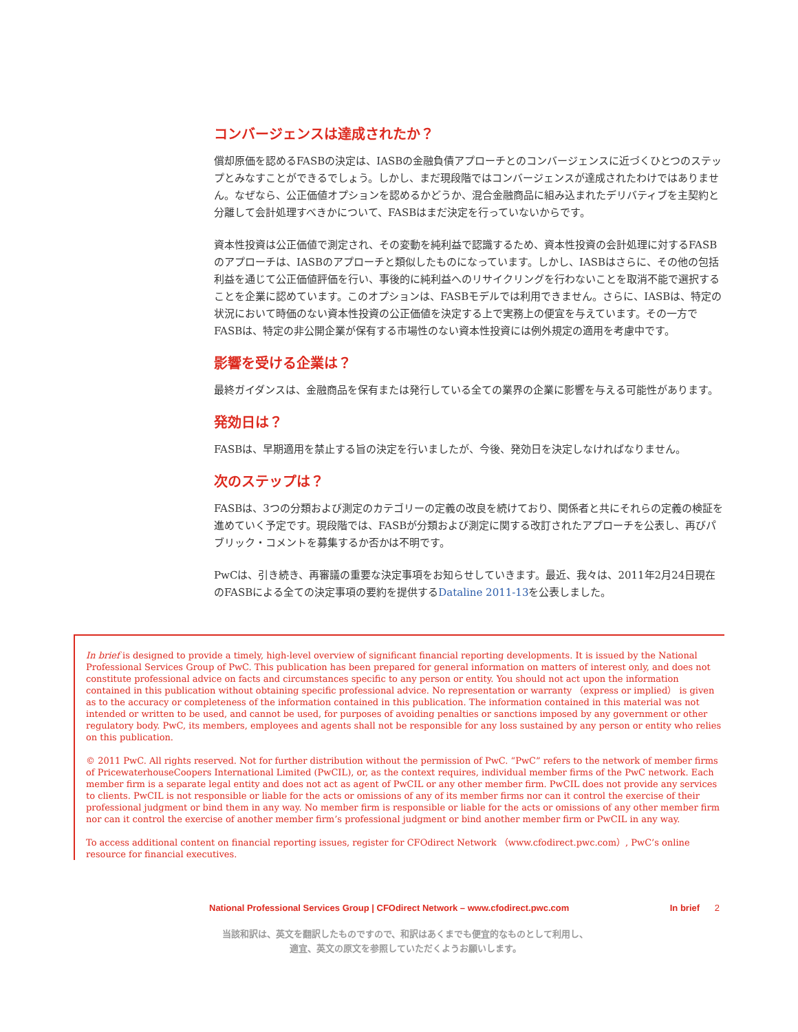コンバージェンスは達成されたか？
償却原価を認めるFASBの決定は、IASBの金融負債アプローチとのコンバージェンスに近づくひとつのステップとみなすことができるでしょう。しかし、まだ現段階ではコンバージェンスが達成されたわけではありません。なぜなら、公正価値オプションを認めるかどうか、混合金融商品に組み込まれたデリバティブを主契約と分離して会計処理すべきかについて、FASBはまだ決定を行っていないからです。
資本性投資は公正価値で測定され、その変動を純利益で認識するため、資本性投資の会計処理に対するFASBのアプローチは、IASBのアプローチと類似したものになっています。しかし、IASBはさらに、その他の包括利益を通じて公正価値評価を行い、事後的に純利益へのリサイクリングを行わないことを取消不能で選択することを企業に認めています。このオプションは、FASBモデルでは利用できません。さらに、IASBは、特定の状況において時価のない資本性投資の公正価値を決定する上で実務上の便宜を与えています。その一方でFASBは、特定の非公開企業が保有する市場性のない資本性投資には例外規定の適用を考慮中です。
影響を受ける企業は？
最終ガイダンスは、金融商品を保有または発行している全ての業界の企業に影響を与える可能性があります。
発効日は？
FASBは、早期適用を禁止する旨の決定を行いましたが、今後、発効日を決定しなければなりません。
次のステップは？
FASBは、3つの分類および測定のカテゴリーの定義の改良を続けており、関係者と共にそれらの定義の検証を進めていく予定です。現段階では、FASBが分類および測定に関する改訂されたアプローチを公表し、再びパブリック・コメントを募集するか否かは不明です。
PwCは、引き続き、再審議の重要な決定事項をお知らせしていきます。最近、我々は、2011年2月24日現在のFASBによる全ての決定事項の要約を提供するDataline 2011-13を公表しました。
In brief is designed to provide a timely, high-level overview of significant financial reporting developments. It is issued by the National Professional Services Group of PwC. This publication has been prepared for general information on matters of interest only, and does not constitute professional advice on facts and circumstances specific to any person or entity. You should not act upon the information contained in this publication without obtaining specific professional advice. No representation or warranty （express or implied） is given as to the accuracy or completeness of the information contained in this publication. The information contained in this material was not intended or written to be used, and cannot be used, for purposes of avoiding penalties or sanctions imposed by any government or other regulatory body. PwC, its members, employees and agents shall not be responsible for any loss sustained by any person or entity who relies on this publication.
© 2011 PwC. All rights reserved. Not for further distribution without the permission of PwC. “PwC” refers to the network of member firms of PricewaterhouseCoopers International Limited (PwCIL), or, as the context requires, individual member firms of the PwC network. Each member firm is a separate legal entity and does not act as agent of PwCIL or any other member firm. PwCIL does not provide any services to clients. PwCIL is not responsible or liable for the acts or omissions of any of its member firms nor can it control the exercise of their professional judgment or bind them in any way. No member firm is responsible or liable for the acts or omissions of any other member firm nor can it control the exercise of another member firm’s professional judgment or bind another member firm or PwCIL in any way.
To access additional content on financial reporting issues, register for CFOdirect Network （www.cfodirect.pwc.com）, PwC’s online resource for financial executives.
National Professional Services Group | CFOdirect Network – www.cfodirect.pwc.com In brief 2
当該和訳は、英文を翻訳したものですので、和訳はあくまでも便宜的なものとして利用し、
適宜、英文の原文を参照していただくようお願いします。